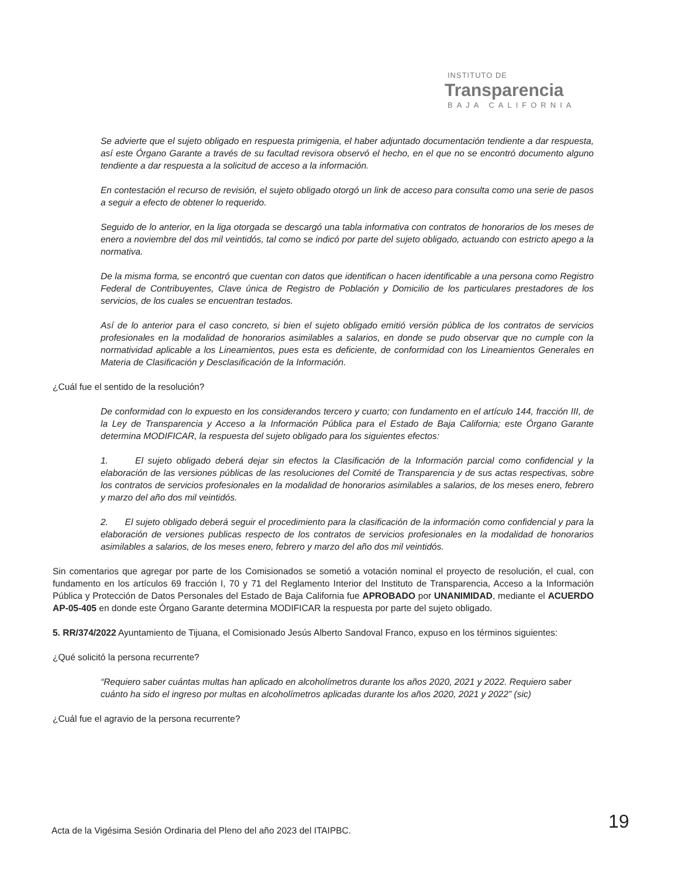INSTITUTO DE
Transparencia
BAJA CALIFORNIA
Se advierte que el sujeto obligado en respuesta primigenia, el haber adjuntado documentación tendiente a dar respuesta, así este Órgano Garante a través de su facultad revisora observó el hecho, en el que no se encontró documento alguno tendiente a dar respuesta a la solicitud de acceso a la información.
En contestación el recurso de revisión, el sujeto obligado otorgó un link de acceso para consulta como una serie de pasos a seguir a efecto de obtener lo requerido.
Seguido de lo anterior, en la liga otorgada se descargó una tabla informativa con contratos de honorarios de los meses de enero a noviembre del dos mil veintidós, tal como se indicó por parte del sujeto obligado, actuando con estricto apego a la normativa.
De la misma forma, se encontró que cuentan con datos que identifican o hacen identificable a una persona como Registro Federal de Contribuyentes, Clave única de Registro de Población y Domicilio de los particulares prestadores de los servicios, de los cuales se encuentran testados.
Así de lo anterior para el caso concreto, si bien el sujeto obligado emitió versión pública de los contratos de servicios profesionales en la modalidad de honorarios asimilables a salarios, en donde se pudo observar que no cumple con la normatividad aplicable a los Lineamientos, pues esta es deficiente, de conformidad con los Lineamientos Generales en Materia de Clasificación y Desclasificación de la Información.
¿Cuál fue el sentido de la resolución?
De conformidad con lo expuesto en los considerandos tercero y cuarto; con fundamento en el artículo 144, fracción III, de la Ley de Transparencia y Acceso a la Información Pública para el Estado de Baja California; este Órgano Garante determina MODIFICAR, la respuesta del sujeto obligado para los siguientes efectos:
1. El sujeto obligado deberá dejar sin efectos la Clasificación de la Información parcial como confidencial y la elaboración de las versiones públicas de las resoluciones del Comité de Transparencia y de sus actas respectivas, sobre los contratos de servicios profesionales en la modalidad de honorarios asimilables a salarios, de los meses enero, febrero y marzo del año dos mil veintidós.
2. El sujeto obligado deberá seguir el procedimiento para la clasificación de la información como confidencial y para la elaboración de versiones publicas respecto de los contratos de servicios profesionales en la modalidad de honorarios asimilables a salarios, de los meses enero, febrero y marzo del año dos mil veintidós.
Sin comentarios que agregar por parte de los Comisionados se sometió a votación nominal el proyecto de resolución, el cual, con fundamento en los artículos 69 fracción I, 70 y 71 del Reglamento Interior del Instituto de Transparencia, Acceso a la Información Pública y Protección de Datos Personales del Estado de Baja California fue APROBADO por UNANIMIDAD, mediante el ACUERDO AP-05-405 en donde este Órgano Garante determina MODIFICAR la respuesta por parte del sujeto obligado.
5. RR/374/2022 Ayuntamiento de Tijuana, el Comisionado Jesús Alberto Sandoval Franco, expuso en los términos siguientes:
¿Qué solicitó la persona recurrente?
“Requiero saber cuántas multas han aplicado en alcoholímetros durante los años 2020, 2021 y 2022. Requiero saber cuánto ha sido el ingreso por multas en alcoholímetros aplicadas durante los años 2020, 2021 y 2022” (sic)
¿Cuál fue el agravio de la persona recurrente?
Acta de la Vigésima Sesión Ordinaria del Pleno del año 2023 del ITAIPBC.
19